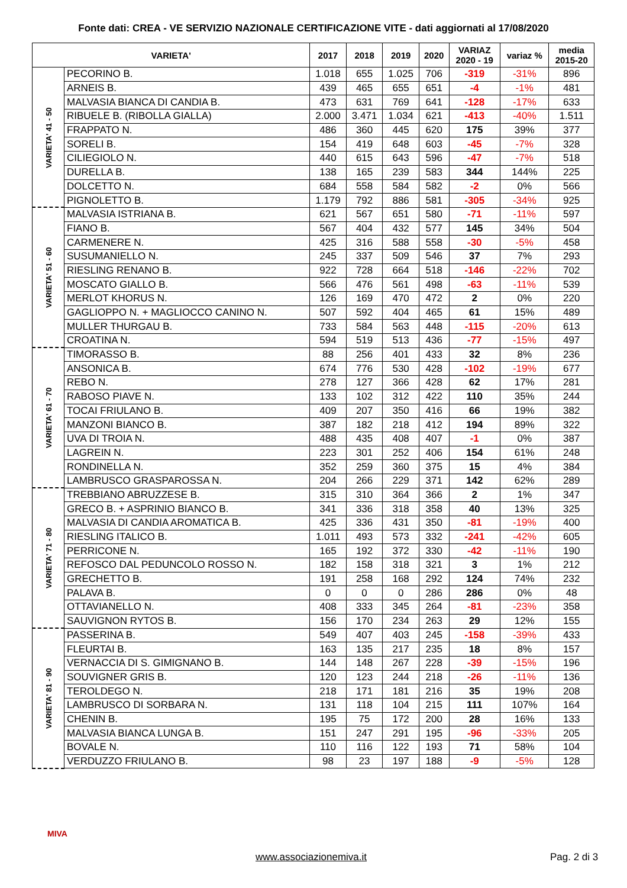Fonte dati: CREA - VE SERVIZIO NAZIONALE CERTIFICAZIONE VITE - dati aggiornati al 17/08/2020
| VARIETA' | | 2017 | 2018 | 2019 | 2020 | VARIAZ 2020 - 19 | variaz % | media 2015-20 |
| --- | --- | --- | --- | --- | --- | --- | --- | --- |
| VARIETA' 41 - 50 | PECORINO B. | 1.018 | 655 | 1.025 | 706 | -319 | -31% | 896 |
| | ARNEIS B. | 439 | 465 | 655 | 651 | -4 | -1% | 481 |
| | MALVASIA BIANCA DI CANDIA B. | 473 | 631 | 769 | 641 | -128 | -17% | 633 |
| | RIBUELE B. (RIBOLLA GIALLA) | 2.000 | 3.471 | 1.034 | 621 | -413 | -40% | 1.511 |
| | FRAPPATO N. | 486 | 360 | 445 | 620 | 175 | 39% | 377 |
| | SORELI B. | 154 | 419 | 648 | 603 | -45 | -7% | 328 |
| | CILIEGIOLO N. | 440 | 615 | 643 | 596 | -47 | -7% | 518 |
| | DURELLA B. | 138 | 165 | 239 | 583 | 344 | 144% | 225 |
| | DOLCETTO N. | 684 | 558 | 584 | 582 | -2 | 0% | 566 |
| | PIGNOLETTO B. | 1.179 | 792 | 886 | 581 | -305 | -34% | 925 |
| VARIETA' 51 - 60 | MALVASIA ISTRIANA B. | 621 | 567 | 651 | 580 | -71 | -11% | 597 |
| | FIANO B. | 567 | 404 | 432 | 577 | 145 | 34% | 504 |
| | CARMENERE N. | 425 | 316 | 588 | 558 | -30 | -5% | 458 |
| | SUSUMANIELLO N. | 245 | 337 | 509 | 546 | 37 | 7% | 293 |
| | RIESLING RENANO B. | 922 | 728 | 664 | 518 | -146 | -22% | 702 |
| | MOSCATO GIALLO B. | 566 | 476 | 561 | 498 | -63 | -11% | 539 |
| | MERLOT KHORUS N. | 126 | 169 | 470 | 472 | 2 | 0% | 220 |
| | GAGLIOPPO N. + MAGLIOCCO CANINO N. | 507 | 592 | 404 | 465 | 61 | 15% | 489 |
| | MULLER THURGAU B. | 733 | 584 | 563 | 448 | -115 | -20% | 613 |
| | CROATINA N. | 594 | 519 | 513 | 436 | -77 | -15% | 497 |
| VARIETA' 61 - 70 | TIMORASSO B. | 88 | 256 | 401 | 433 | 32 | 8% | 236 |
| | ANSONICA B. | 674 | 776 | 530 | 428 | -102 | -19% | 677 |
| | REBO N. | 278 | 127 | 366 | 428 | 62 | 17% | 281 |
| | RABOSO PIAVE N. | 133 | 102 | 312 | 422 | 110 | 35% | 244 |
| | TOCAI FRIULANO B. | 409 | 207 | 350 | 416 | 66 | 19% | 382 |
| | MANZONI BIANCO B. | 387 | 182 | 218 | 412 | 194 | 89% | 322 |
| | UVA DI TROIA N. | 488 | 435 | 408 | 407 | -1 | 0% | 387 |
| | LAGREIN N. | 223 | 301 | 252 | 406 | 154 | 61% | 248 |
| | RONDINELLA N. | 352 | 259 | 360 | 375 | 15 | 4% | 384 |
| | LAMBRUSCO GRASPAROSSA N. | 204 | 266 | 229 | 371 | 142 | 62% | 289 |
| VARIETA' 71 - 80 | TREBBIANO ABRUZZESE B. | 315 | 310 | 364 | 366 | 2 | 1% | 347 |
| | GRECO B. + ASPRINIO BIANCO B. | 341 | 336 | 318 | 358 | 40 | 13% | 325 |
| | MALVASIA DI CANDIA AROMATICA B. | 425 | 336 | 431 | 350 | -81 | -19% | 400 |
| | RIESLING ITALICO B. | 1.011 | 493 | 573 | 332 | -241 | -42% | 605 |
| | PERRICONE N. | 165 | 192 | 372 | 330 | -42 | -11% | 190 |
| | REFOSCO DAL PEDUNCOLO ROSSO N. | 182 | 158 | 318 | 321 | 3 | 1% | 212 |
| | GRECHETTO B. | 191 | 258 | 168 | 292 | 124 | 74% | 232 |
| | PALAVA B. | 0 | 0 | 0 | 286 | 286 | 0% | 48 |
| | OTTAVIANELLO N. | 408 | 333 | 345 | 264 | -81 | -23% | 358 |
| | SAUVIGNON RYTOS B. | 156 | 170 | 234 | 263 | 29 | 12% | 155 |
| VARIETA' 81 - 90 | PASSERINA B. | 549 | 407 | 403 | 245 | -158 | -39% | 433 |
| | FLEURTAI B. | 163 | 135 | 217 | 235 | 18 | 8% | 157 |
| | VERNACCIA DI S. GIMIGNANO B. | 144 | 148 | 267 | 228 | -39 | -15% | 196 |
| | SOUVIGNER GRIS B. | 120 | 123 | 244 | 218 | -26 | -11% | 136 |
| | TEROLDEGO N. | 218 | 171 | 181 | 216 | 35 | 19% | 208 |
| | LAMBRUSCO DI SORBARA N. | 131 | 118 | 104 | 215 | 111 | 107% | 164 |
| | CHENIN B. | 195 | 75 | 172 | 200 | 28 | 16% | 133 |
| | MALVASIA BIANCA LUNGA B. | 151 | 247 | 291 | 195 | -96 | -33% | 205 |
| | BOVALE N. | 110 | 116 | 122 | 193 | 71 | 58% | 104 |
| | VERDUZZO FRIULANO B. | 98 | 23 | 197 | 188 | -9 | -5% | 128 |
MIVA
www.associazionemiva.it Pag. 2 di 3